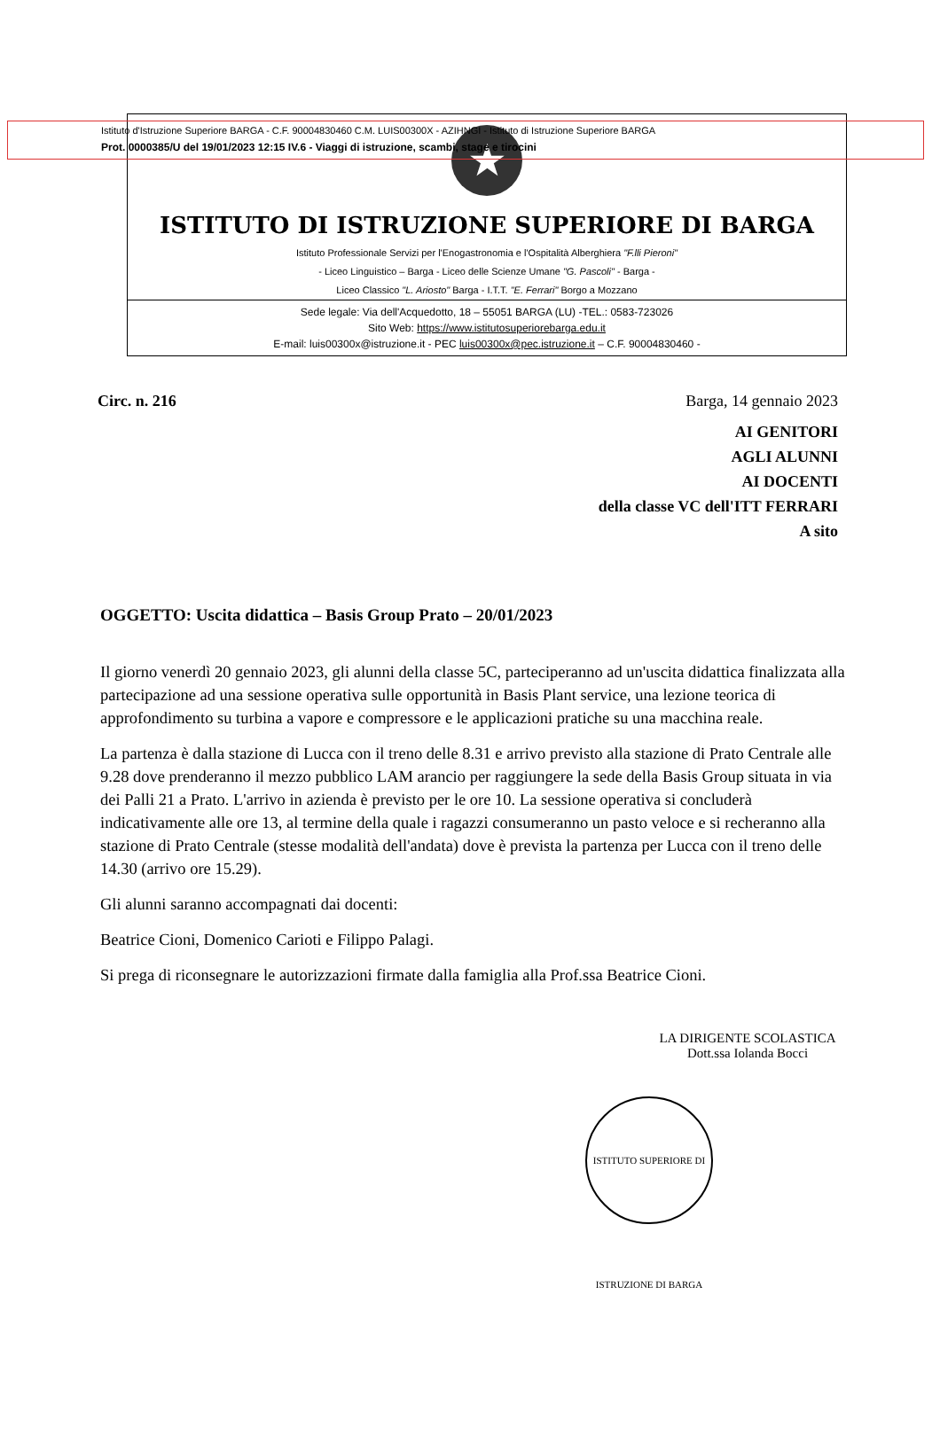Istituto d'Istruzione Superiore BARGA - C.F. 90004830460 C.M. LUIS00300X - AZIHNGI - Istituto di Istruzione Superiore BARGA
Prot. 0000385/U del 19/01/2023 12:15 IV.6 - Viaggi di istruzione, scambi, stage e tirocini
★
ISTITUTO DI ISTRUZIONE SUPERIORE DI BARGA
Istituto Professionale Servizi per l'Enogastronomia e l'Ospitalità Alberghiera "F.lli Pieroni"
- Liceo Linguistico – Barga - Liceo delle Scienze Umane "G. Pascoli" - Barga -
Liceo Classico "L. Ariosto" Barga - I.T.T. "E. Ferrari" Borgo a Mozzano
Sede legale: Via dell'Acquedotto, 18 – 55051 BARGA (LU) -TEL.: 0583-723026
Sito Web: https://www.istitutosuperiorebarga.edu.it
E-mail: luis00300x@istruzione.it - PEC luis00300x@pec.istruzione.it – C.F. 90004830460 -
Circ. n. 216 Barga, 14 gennaio 2023
AI GENITORI
AGLI ALUNNI
AI DOCENTI
della classe VC dell'ITT FERRARI
A sito
OGGETTO: Uscita didattica – Basis Group Prato – 20/01/2023
Il giorno venerdì 20 gennaio 2023, gli alunni della classe 5C, parteciperanno ad un'uscita didattica finalizzata alla partecipazione ad una sessione operativa sulle opportunità in Basis Plant service, una lezione teorica di approfondimento su turbina a vapore e compressore e le applicazioni pratiche su una macchina reale.
La partenza è dalla stazione di Lucca con il treno delle 8.31 e arrivo previsto alla stazione di Prato Centrale alle 9.28 dove prenderanno il mezzo pubblico LAM arancio per raggiungere la sede della Basis Group situata in via dei Palli 21 a Prato. L'arrivo in azienda è previsto per le ore 10. La sessione operativa si concluderà indicativamente alle ore 13, al termine della quale i ragazzi consumeranno un pasto veloce e si recheranno alla stazione di Prato Centrale (stesse modalità dell'andata) dove è prevista la partenza per Lucca con il treno delle 14.30 (arrivo ore 15.29).
Gli alunni saranno accompagnati dai docenti:
Beatrice Cioni, Domenico Carioti e Filippo Palagi.
Si prega di riconsegnare le autorizzazioni firmate dalla famiglia alla Prof.ssa Beatrice Cioni.
LA DIRIGENTE SCOLASTICA
Dott.ssa Iolanda Bocci
ISTITUTO SUPERIORE DI ISTRUZIONE DI BARGA